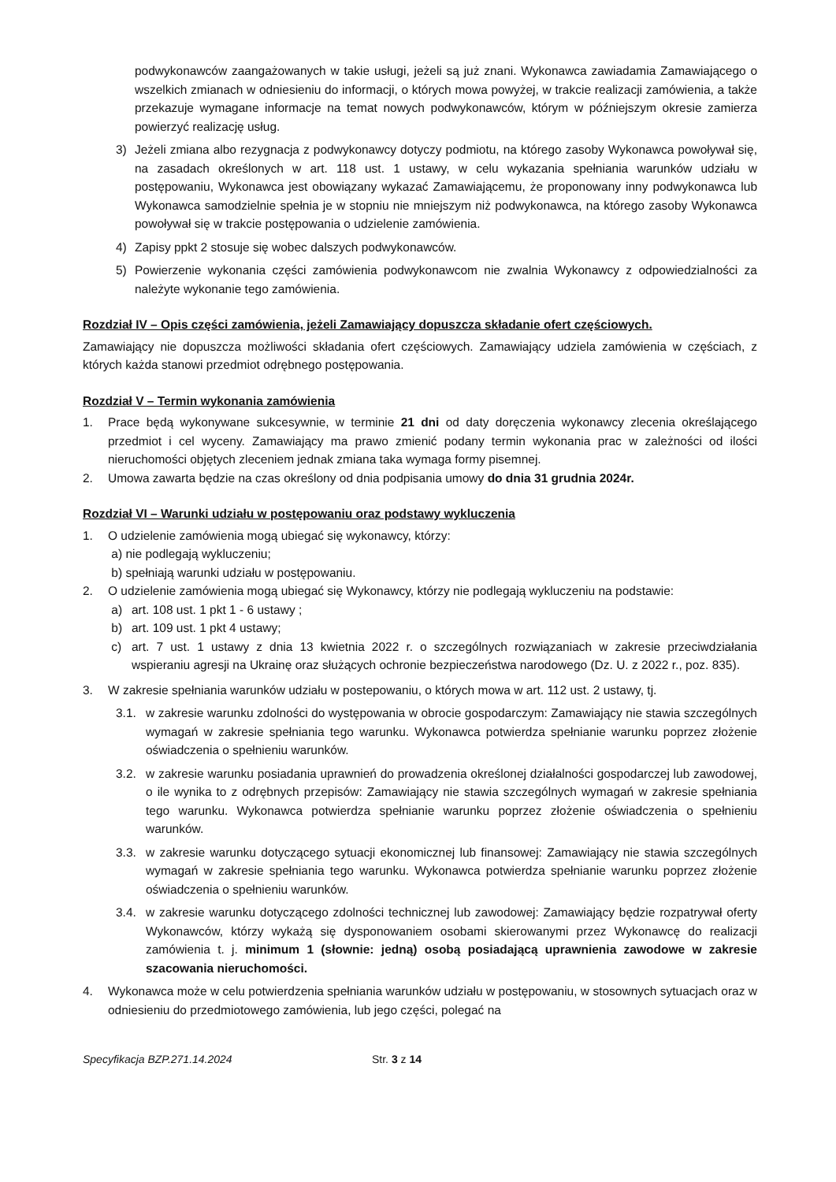podwykonawców zaangażowanych w takie usługi, jeżeli są już znani. Wykonawca zawiadamia Zamawiającego o wszelkich zmianach w odniesieniu do informacji, o których mowa powyżej, w trakcie realizacji zamówienia, a także przekazuje wymagane informacje na temat nowych podwykonawców, którym w późniejszym okresie zamierza powierzyć realizację usług.
3) Jeżeli zmiana albo rezygnacja z podwykonawcy dotyczy podmiotu, na którego zasoby Wykonawca powoływał się, na zasadach określonych w art. 118 ust. 1 ustawy, w celu wykazania spełniania warunków udziału w postępowaniu, Wykonawca jest obowiązany wykazać Zamawiającemu, że proponowany inny podwykonawca lub Wykonawca samodzielnie spełnia je w stopniu nie mniejszym niż podwykonawca, na którego zasoby Wykonawca powoływał się w trakcie postępowania o udzielenie zamówienia.
4) Zapisy ppkt 2 stosuje się wobec dalszych podwykonawców.
5) Powierzenie wykonania części zamówienia podwykonawcom nie zwalnia Wykonawcy z odpowiedzialności za należyte wykonanie tego zamówienia.
Rozdział IV – Opis części zamówienia, jeżeli Zamawiający dopuszcza składanie ofert częściowych.
Zamawiający nie dopuszcza możliwości składania ofert częściowych. Zamawiający udziela zamówienia w częściach, z których każda stanowi przedmiot odrębnego postępowania.
Rozdział V – Termin wykonania zamówienia
1. Prace będą wykonywane sukcesywnie, w terminie 21 dni od daty doręczenia wykonawcy zlecenia określającego przedmiot i cel wyceny. Zamawiający ma prawo zmienić podany termin wykonania prac w zależności od ilości nieruchomości objętych zleceniem jednak zmiana taka wymaga formy pisemnej.
2. Umowa zawarta będzie na czas określony od dnia podpisania umowy do dnia 31 grudnia 2024r.
Rozdział VI – Warunki udziału w postępowaniu oraz podstawy wykluczenia
1. O udzielenie zamówienia mogą ubiegać się wykonawcy, którzy:
a) nie podlegają wykluczeniu;
b) spełniają warunki udziału w postępowaniu.
2. O udzielenie zamówienia mogą ubiegać się Wykonawcy, którzy nie podlegają wykluczeniu na podstawie:
a) art. 108 ust. 1 pkt 1 - 6 ustawy ;
b) art. 109 ust. 1 pkt 4 ustawy;
c) art. 7 ust. 1 ustawy z dnia 13 kwietnia 2022 r. o szczególnych rozwiązaniach w zakresie przeciwdziałania wspieraniu agresji na Ukrainę oraz służących ochronie bezpieczeństwa narodowego (Dz. U. z 2022 r., poz. 835).
3. W zakresie spełniania warunków udziału w postepowaniu, o których mowa w art. 112 ust. 2 ustawy, tj.
3.1. w zakresie warunku zdolności do występowania w obrocie gospodarczym: Zamawiający nie stawia szczególnych wymagań w zakresie spełniania tego warunku. Wykonawca potwierdza spełnianie warunku poprzez złożenie oświadczenia o spełnieniu warunków.
3.2. w zakresie warunku posiadania uprawnień do prowadzenia określonej działalności gospodarczej lub zawodowej, o ile wynika to z odrębnych przepisów: Zamawiający nie stawia szczególnych wymagań w zakresie spełniania tego warunku. Wykonawca potwierdza spełnianie warunku poprzez złożenie oświadczenia o spełnieniu warunków.
3.3. w zakresie warunku dotyczącego sytuacji ekonomicznej lub finansowej: Zamawiający nie stawia szczególnych wymagań w zakresie spełniania tego warunku. Wykonawca potwierdza spełnianie warunku poprzez złożenie oświadczenia o spełnieniu warunków.
3.4. w zakresie warunku dotyczącego zdolności technicznej lub zawodowej: Zamawiający będzie rozpatrywał oferty Wykonawców, którzy wykażą się dysponowaniem osobami skierowanymi przez Wykonawcę do realizacji zamówienia t. j. minimum 1 (słownie: jedną) osobą posiadającą uprawnienia zawodowe w zakresie szacowania nieruchomości.
4. Wykonawca może w celu potwierdzenia spełniania warunków udziału w postępowaniu, w stosownych sytuacjach oraz w odniesieniu do przedmiotowego zamówienia, lub jego części, polegać na
Specyfikacja BZP.271.14.2024 Str. 3 z 14